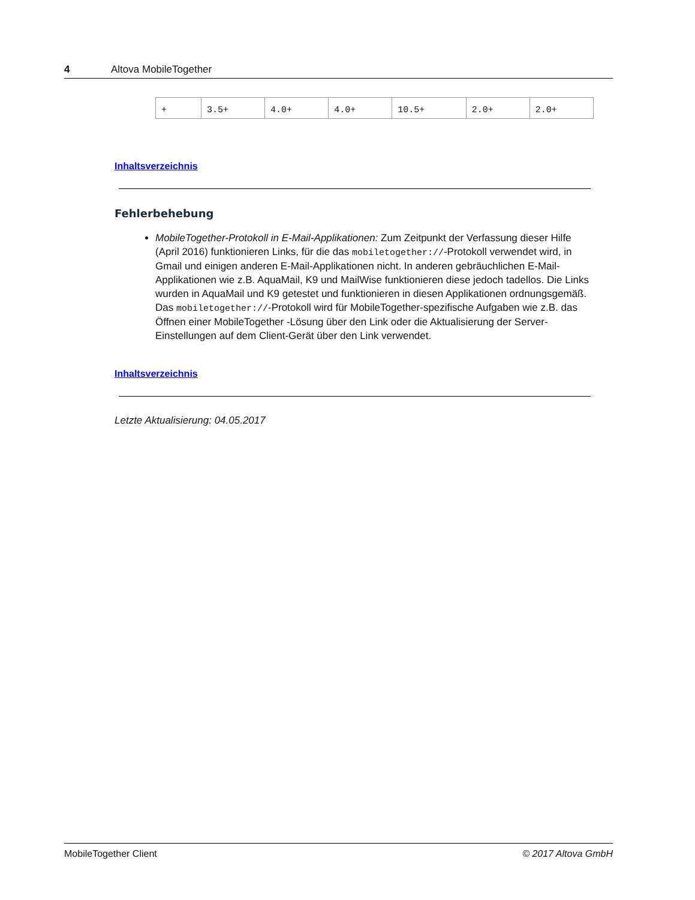4 Altova MobileTogether
| + | 3.5+ | 4.0+ | 4.0+ | 10.5+ | 2.0+ | 2.0+ |
Inhaltsverzeichnis
Fehlerbehebung
MobileTogether-Protokoll in E-Mail-Applikationen: Zum Zeitpunkt der Verfassung dieser Hilfe (April 2016) funktionieren Links, für die das mobiletogether://-Protokoll verwendet wird, in Gmail und einigen anderen E-Mail-Applikationen nicht. In anderen gebräuchlichen E-Mail-Applikationen wie z.B. AquaMail, K9 und MailWise funktionieren diese jedoch tadellos. Die Links wurden in AquaMail und K9 getestet und funktionieren in diesen Applikationen ordnungsgemäß. Das mobiletogether://-Protokoll wird für MobileTogether-spezifische Aufgaben wie z.B. das Öffnen einer MobileTogether -Lösung über den Link oder die Aktualisierung der Server-Einstellungen auf dem Client-Gerät über den Link verwendet.
Inhaltsverzeichnis
Letzte Aktualisierung: 04.05.2017
MobileTogether Client © 2017 Altova GmbH